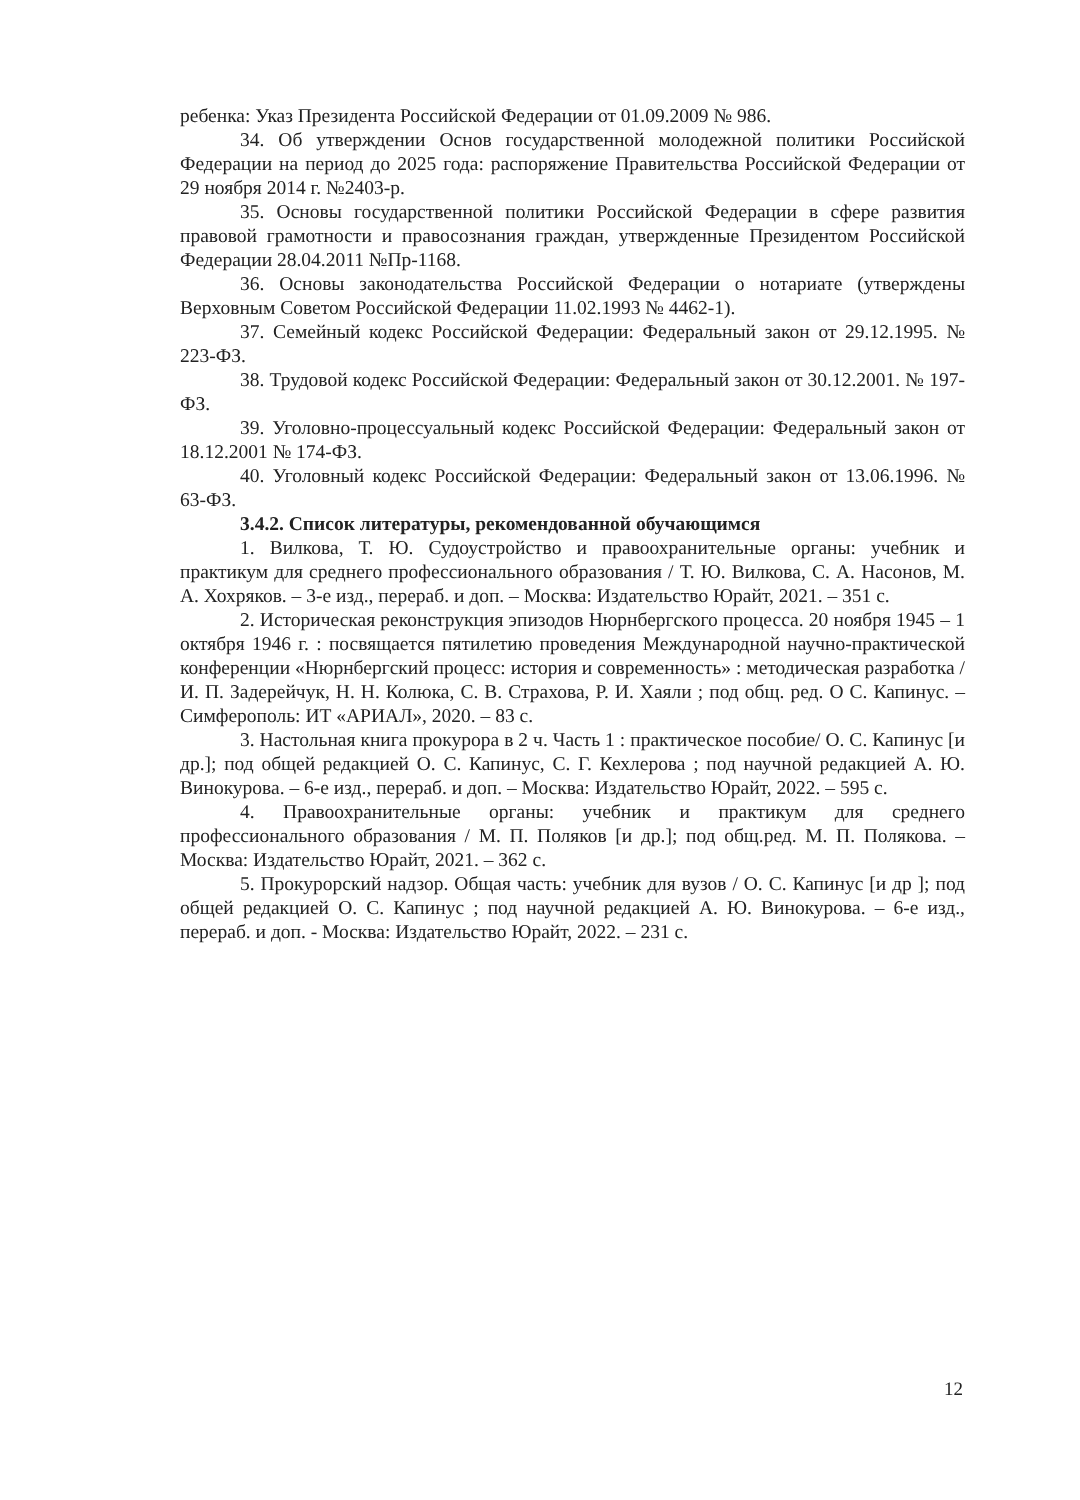ребенка: Указ Президента Российской Федерации от 01.09.2009 № 986.
34. Об утверждении Основ государственной молодежной политики Российской Федерации на период до 2025 года: распоряжение Правительства Российской Федерации от 29 ноября 2014 г. №2403-р.
35. Основы государственной политики Российской Федерации в сфере развития правовой грамотности и правосознания граждан, утвержденные Президентом Российской Федерации 28.04.2011 №Пр-1168.
36. Основы законодательства Российской Федерации о нотариате (утверждены Верховным Советом Российской Федерации 11.02.1993 № 4462-1).
37. Семейный кодекс Российской Федерации: Федеральный закон от 29.12.1995. № 223-ФЗ.
38. Трудовой кодекс Российской Федерации: Федеральный закон от 30.12.2001. № 197-ФЗ.
39. Уголовно-процессуальный кодекс Российской Федерации: Федеральный закон от 18.12.2001 № 174-ФЗ.
40. Уголовный кодекс Российской Федерации: Федеральный закон от 13.06.1996. № 63-ФЗ.
3.4.2. Список литературы, рекомендованной обучающимся
1. Вилкова, Т. Ю. Судоустройство и правоохранительные органы: учебник и практикум для среднего профессионального образования / Т. Ю. Вилкова, С. А. Насонов, М. А. Хохряков. – 3-е изд., перераб. и доп. – Москва: Издательство Юрайт, 2021. – 351 с.
2. Историческая реконструкция эпизодов Нюрнбергского процесса. 20 ноября 1945 – 1 октября 1946 г. : посвящается пятилетию проведения Международной научно-практической конференции «Нюрнбергский процесс: история и современность» : методическая разработка / И. П. Задерейчук, Н. Н. Колюка, С. В. Страхова, Р. И. Хаяли ; под общ. ред. О С. Капинус. – Симферополь: ИТ «АРИАЛ», 2020. – 83 с.
3. Настольная книга прокурора в 2 ч. Часть 1 : практическое пособие/ О. С. Капинус [и др.]; под общей редакцией О. С. Капинус, С. Г. Кехлерова ; под научной редакцией А. Ю. Винокурова. – 6-е изд., перераб. и доп. – Москва: Издательство Юрайт, 2022. – 595 с.
4. Правоохранительные органы: учебник и практикум для среднего профессионального образования / М. П. Поляков [и др.]; под общ.ред. М. П. Полякова. – Москва: Издательство Юрайт, 2021. – 362 с.
5. Прокурорский надзор. Общая часть: учебник для вузов / О. С. Капинус [и др ]; под общей редакцией О. С. Капинус ; под научной редакцией А. Ю. Винокурова. – 6-е изд., перераб. и доп. - Москва: Издательство Юрайт, 2022. – 231 с.
12